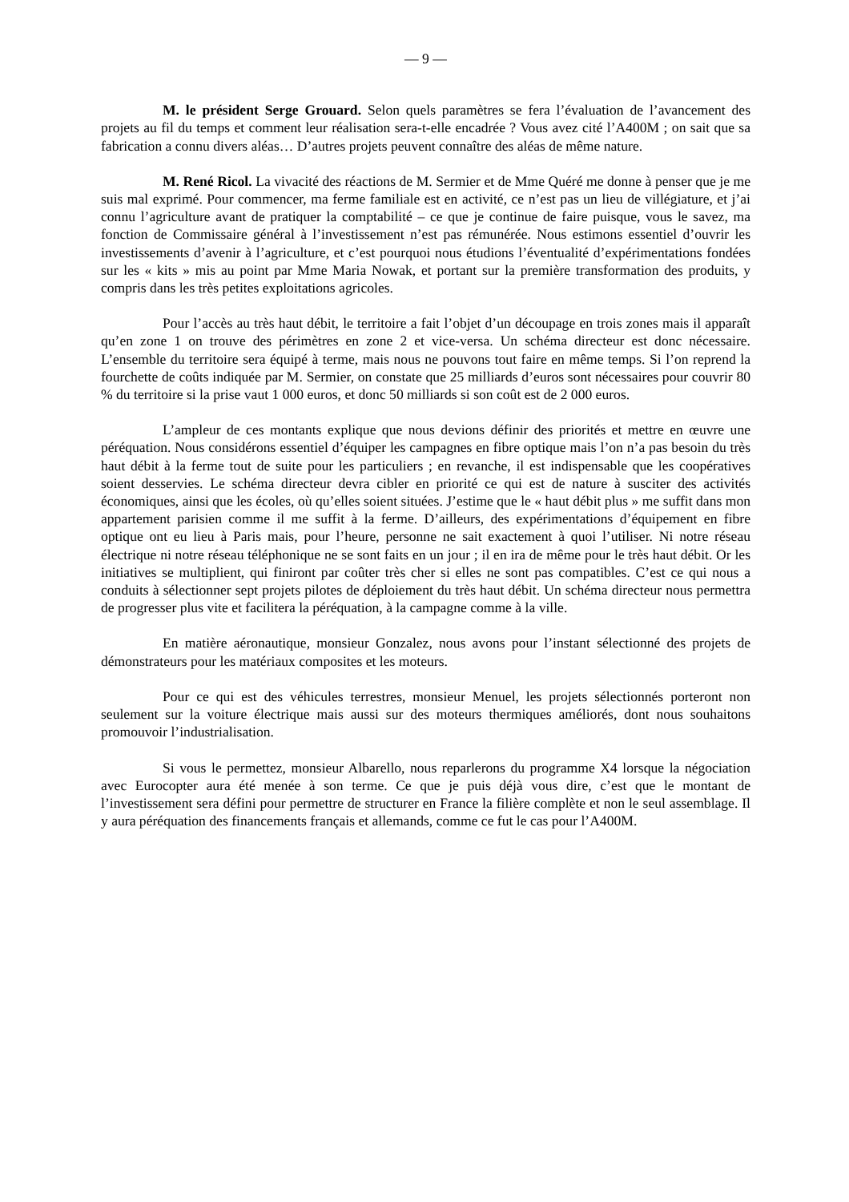— 9 —
M. le président Serge Grouard. Selon quels paramètres se fera l’évaluation de l’avancement des projets au fil du temps et comment leur réalisation sera-t-elle encadrée ? Vous avez cité l’A400M ; on sait que sa fabrication a connu divers aléas… D’autres projets peuvent connaître des aléas de même nature.
M. René Ricol. La vivacité des réactions de M. Sermier et de Mme Quéré me donne à penser que je me suis mal exprimé. Pour commencer, ma ferme familiale est en activité, ce n’est pas un lieu de villégiature, et j’ai connu l’agriculture avant de pratiquer la comptabilité – ce que je continue de faire puisque, vous le savez, ma fonction de Commissaire général à l’investissement n’est pas rémunérée. Nous estimons essentiel d’ouvrir les investissements d’avenir à l’agriculture, et c’est pourquoi nous étudions l’éventualité d’expérimentations fondées sur les « kits » mis au point par Mme Maria Nowak, et portant sur la première transformation des produits, y compris dans les très petites exploitations agricoles.
Pour l’accès au très haut débit, le territoire a fait l’objet d’un découpage en trois zones mais il apparaît qu’en zone 1 on trouve des périmètres en zone 2 et vice-versa. Un schéma directeur est donc nécessaire. L’ensemble du territoire sera équipé à terme, mais nous ne pouvons tout faire en même temps. Si l’on reprend la fourchette de coûts indiquée par M. Sermier, on constate que 25 milliards d’euros sont nécessaires pour couvrir 80 % du territoire si la prise vaut 1 000 euros, et donc 50 milliards si son coût est de 2 000 euros.
L’ampleur de ces montants explique que nous devions définir des priorités et mettre en œuvre une péréquation. Nous considérons essentiel d’équiper les campagnes en fibre optique mais l’on n’a pas besoin du très haut débit à la ferme tout de suite pour les particuliers ; en revanche, il est indispensable que les coopératives soient desservies. Le schéma directeur devra cibler en priorité ce qui est de nature à susciter des activités économiques, ainsi que les écoles, où qu’elles soient situées. J’estime que le « haut débit plus » me suffit dans mon appartement parisien comme il me suffit à la ferme. D’ailleurs, des expérimentations d’équipement en fibre optique ont eu lieu à Paris mais, pour l’heure, personne ne sait exactement à quoi l’utiliser. Ni notre réseau électrique ni notre réseau téléphonique ne se sont faits en un jour ; il en ira de même pour le très haut débit. Or les initiatives se multiplient, qui finiront par coûter très cher si elles ne sont pas compatibles. C’est ce qui nous a conduits à sélectionner sept projets pilotes de déploiement du très haut débit. Un schéma directeur nous permettra de progresser plus vite et facilitera la péréquation, à la campagne comme à la ville.
En matière aéronautique, monsieur Gonzalez, nous avons pour l’instant sélectionné des projets de démonstrateurs pour les matériaux composites et les moteurs.
Pour ce qui est des véhicules terrestres, monsieur Menuel, les projets sélectionnés porteront non seulement sur la voiture électrique mais aussi sur des moteurs thermiques améliorés, dont nous souhaitons promouvoir l’industrialisation.
Si vous le permettez, monsieur Albarello, nous reparlerons du programme X4 lorsque la négociation avec Eurocopter aura été menée à son terme. Ce que je puis déjà vous dire, c’est que le montant de l’investissement sera défini pour permettre de structurer en France la filière complète et non le seul assemblage. Il y aura péréquation des financements français et allemands, comme ce fut le cas pour l’A400M.